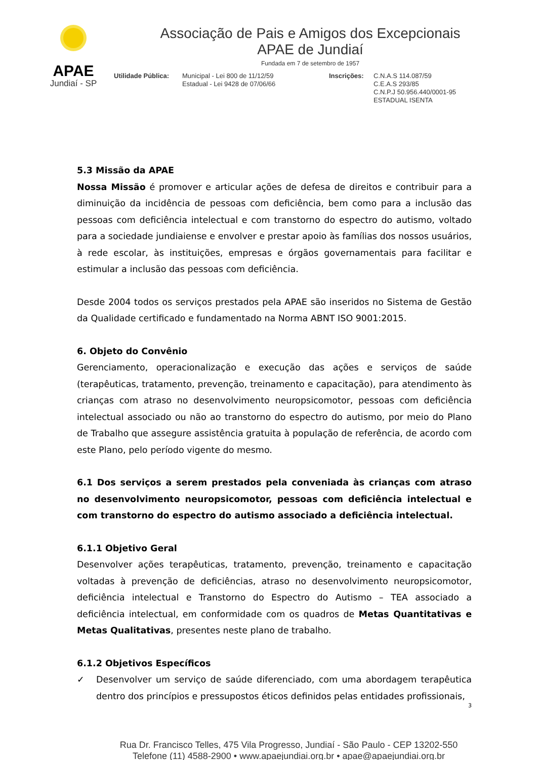APAE
Jundiaí - SP
Associação de Pais e Amigos dos Excepcionais
APAE de Jundiaí
Fundada em 7 de setembro de 1957
Utilidade Pública:
Municipal - Lei 800 de 11/12/59
Estadual - Lei 9428 de 07/06/66
Inscrições: C.N.A.S 114.087/59
C.E.A.S 293/85
C.N.P.J 50.956.440/0001-95
ESTADUAL ISENTA
5.3 Missão da APAE
Nossa Missão é promover e articular ações de defesa de direitos e contribuir para a diminuição da incidência de pessoas com deficiência, bem como para a inclusão das pessoas com deficiência intelectual e com transtorno do espectro do autismo, voltado para a sociedade jundiaiense e envolver e prestar apoio às famílias dos nossos usuários, à rede escolar, às instituições, empresas e órgãos governamentais para facilitar e estimular a inclusão das pessoas com deficiência.
Desde 2004 todos os serviços prestados pela APAE são inseridos no Sistema de Gestão da Qualidade certificado e fundamentado na Norma ABNT ISO 9001:2015.
6. Objeto do Convênio
Gerenciamento, operacionalização e execução das ações e serviços de saúde (terapêuticas, tratamento, prevenção, treinamento e capacitação), para atendimento às crianças com atraso no desenvolvimento neuropsicomotor, pessoas com deficiência intelectual associado ou não ao transtorno do espectro do autismo, por meio do Plano de Trabalho que assegure assistência gratuita à população de referência, de acordo com este Plano, pelo período vigente do mesmo.
6.1 Dos serviços a serem prestados pela conveniada às crianças com atraso no desenvolvimento neuropsicomotor, pessoas com deficiência intelectual e com transtorno do espectro do autismo associado a deficiência intelectual.
6.1.1 Objetivo Geral
Desenvolver ações terapêuticas, tratamento, prevenção, treinamento e capacitação voltadas à prevenção de deficiências, atraso no desenvolvimento neuropsicomotor, deficiência intelectual e Transtorno do Espectro do Autismo – TEA associado a deficiência intelectual, em conformidade com os quadros de Metas Quantitativas e Metas Qualitativas, presentes neste plano de trabalho.
6.1.2 Objetivos Específicos
✓ Desenvolver um serviço de saúde diferenciado, com uma abordagem terapêutica dentro dos princípios e pressupostos éticos definidos pelas entidades profissionais,
3
Rua Dr. Francisco Telles, 475 Vila Progresso, Jundiaí - São Paulo - CEP 13202-550
Telefone (11) 4588-2900 • www.apaejundiai.org.br • apae@apaejundiai.org.br